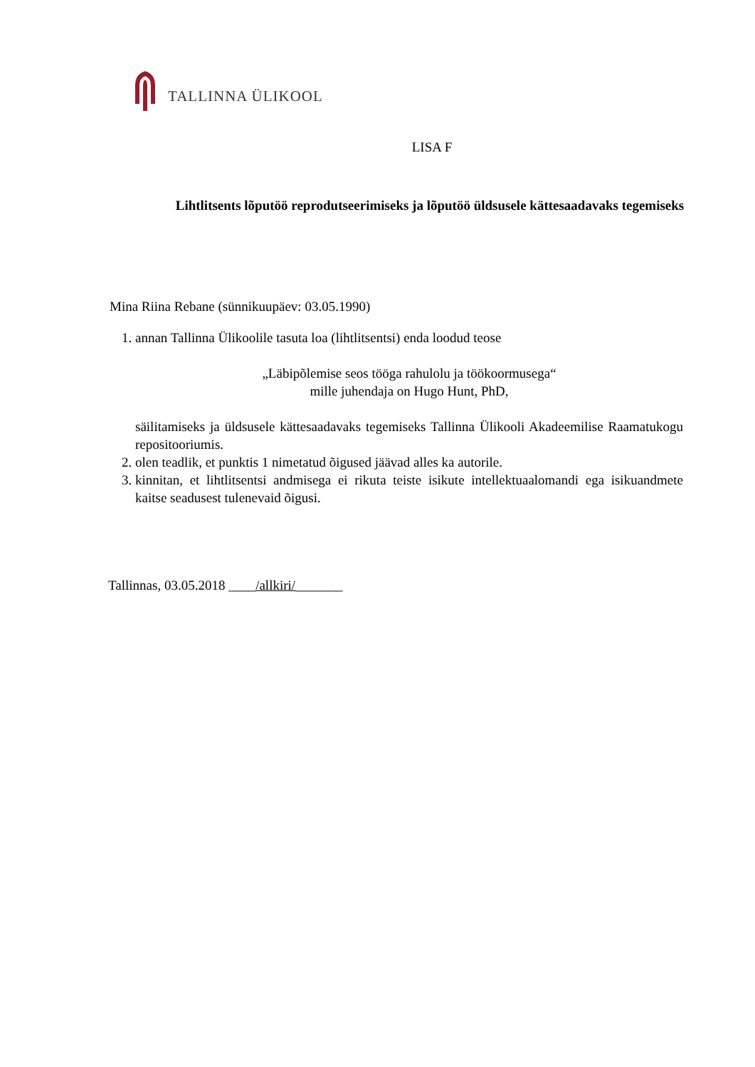TALLINNA ÜLIKOOL
LISA F
Lihtlitsents lõputöö reprodutseerimiseks ja lõputöö üldsusele kättesaadavaks tegemiseks
Mina Riina Rebane (sünnikuupäev: 03.05.1990)
1. annan Tallinna Ülikoolile tasuta loa (lihtlitsentsi) enda loodud teose
„Läbipõlemise seos tööga rahulolu ja töökoormusega“
mille juhendaja on Hugo Hunt, PhD,
säilitamiseks ja üldsusele kättesaadavaks tegemiseks Tallinna Ülikooli Akadeemilise Raamatukogu repositooriumis.
2. olen teadlik, et punktis 1 nimetatud õigused jäävad alles ka autorile.
3. kinnitan, et lihtlitsentsi andmisega ei rikuta teiste isikute intellektuaalomandi ega isikuandmete kaitse seadusest tulenevaid õigusi.
Tallinnas, 03.05.2018 ____/allkiri/_______